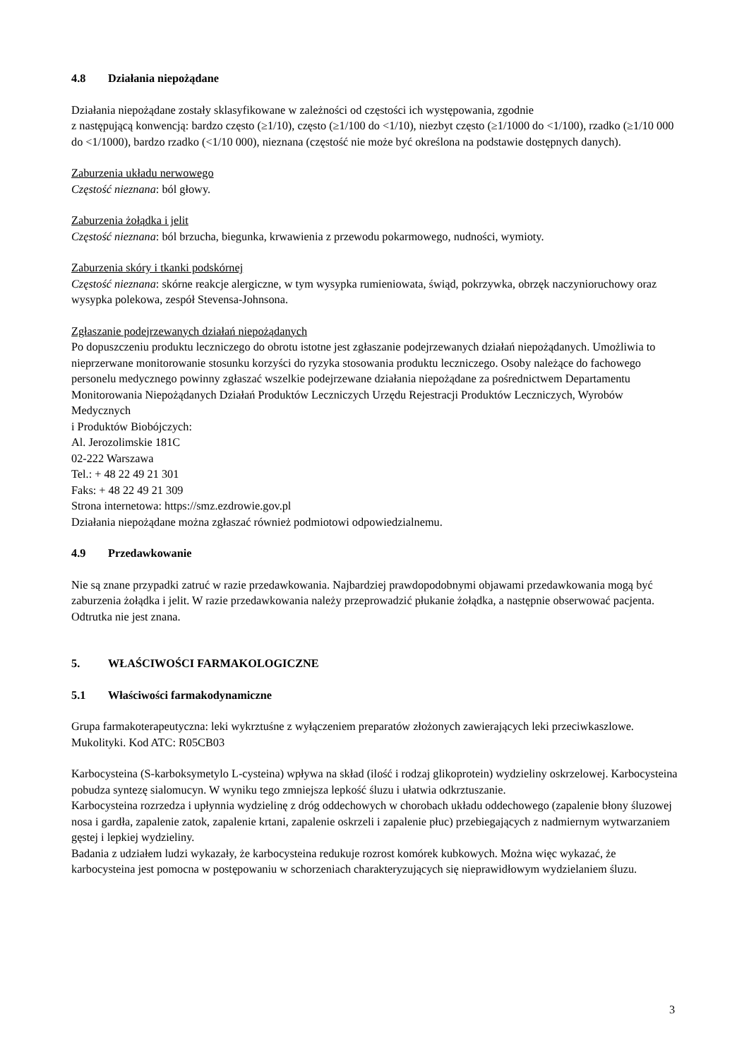4.8 Działania niepożądane
Działania niepożądane zostały sklasyfikowane w zależności od częstości ich występowania, zgodnie
z następującą konwencją: bardzo często (≥1/10), często (≥1/100 do <1/10), niezbyt często (≥1/1000 do <1/100), rzadko (≥1/10 000 do <1/1000), bardzo rzadko (<1/10 000), nieznana (częstość nie może być określona na podstawie dostępnych danych).
Zaburzenia układu nerwowego
Częstość nieznana: ból głowy.
Zaburzenia żołądka i jelit
Częstość nieznana: ból brzucha, biegunka, krwawienia z przewodu pokarmowego, nudności, wymioty.
Zaburzenia skóry i tkanki podskórnej
Częstość nieznana: skórne reakcje alergiczne, w tym wysypka rumieniowata, świąd, pokrzywka, obrzęk naczynioruchowy oraz wysypka polekowa, zespół Stevensa-Johnsona.
Zgłaszanie podejrzewanych działań niepożądanych
Po dopuszczeniu produktu leczniczego do obrotu istotne jest zgłaszanie podejrzewanych działań niepożądanych. Umożliwia to nieprzerwane monitorowanie stosunku korzyści do ryzyka stosowania produktu leczniczego. Osoby należące do fachowego personelu medycznego powinny zgłaszać wszelkie podejrzewane działania niepożądane za pośrednictwem Departamentu Monitorowania Niepożądanych Działań Produktów Leczniczych Urzędu Rejestracji Produktów Leczniczych, Wyrobów Medycznych
i Produktów Biobójczych:
Al. Jerozolimskie 181C
02-222 Warszawa
Tel.: + 48 22 49 21 301
Faks: + 48 22 49 21 309
Strona internetowa: https://smz.ezdrowie.gov.pl
Działania niepożądane można zgłaszać również podmiotowi odpowiedzialnemu.
4.9 Przedawkowanie
Nie są znane przypadki zatruć w razie przedawkowania. Najbardziej prawdopodobnymi objawami przedawkowania mogą być zaburzenia żołądka i jelit. W razie przedawkowania należy przeprowadzić płukanie żołądka, a następnie obserwować pacjenta. Odtrutka nie jest znana.
5. WŁAŚCIWOŚCI FARMAKOLOGICZNE
5.1 Właściwości farmakodynamiczne
Grupa farmakoterapeutyczna: leki wykrztuśne z wyłączeniem preparatów złożonych zawierających leki przeciwkaszlowe. Mukolityki. Kod ATC: R05CB03
Karbocysteina (S-karboksymetylo L-cysteina) wpływa na skład (ilość i rodzaj glikoprotein) wydzieliny oskrzelowej. Karbocysteina pobudza syntezę sialomucyn. W wyniku tego zmniejsza lepkość śluzu i ułatwia odkrztuszanie.
Karbocysteina rozrzedza i upłynnia wydzielinę z dróg oddechowych w chorobach układu oddechowego (zapalenie błony śluzowej nosa i gardła, zapalenie zatok, zapalenie krtani, zapalenie oskrzeli i zapalenie płuc) przebiegających z nadmiernym wytwarzaniem gęstej i lepkiej wydzieliny.
Badania z udziałem ludzi wykazały, że karbocysteina redukuje rozrost komórek kubkowych. Można więc wykazać, że karbocysteina jest pomocna w postępowaniu w schorzeniach charakteryzujących się nieprawidłowym wydzielaniem śluzu.
3